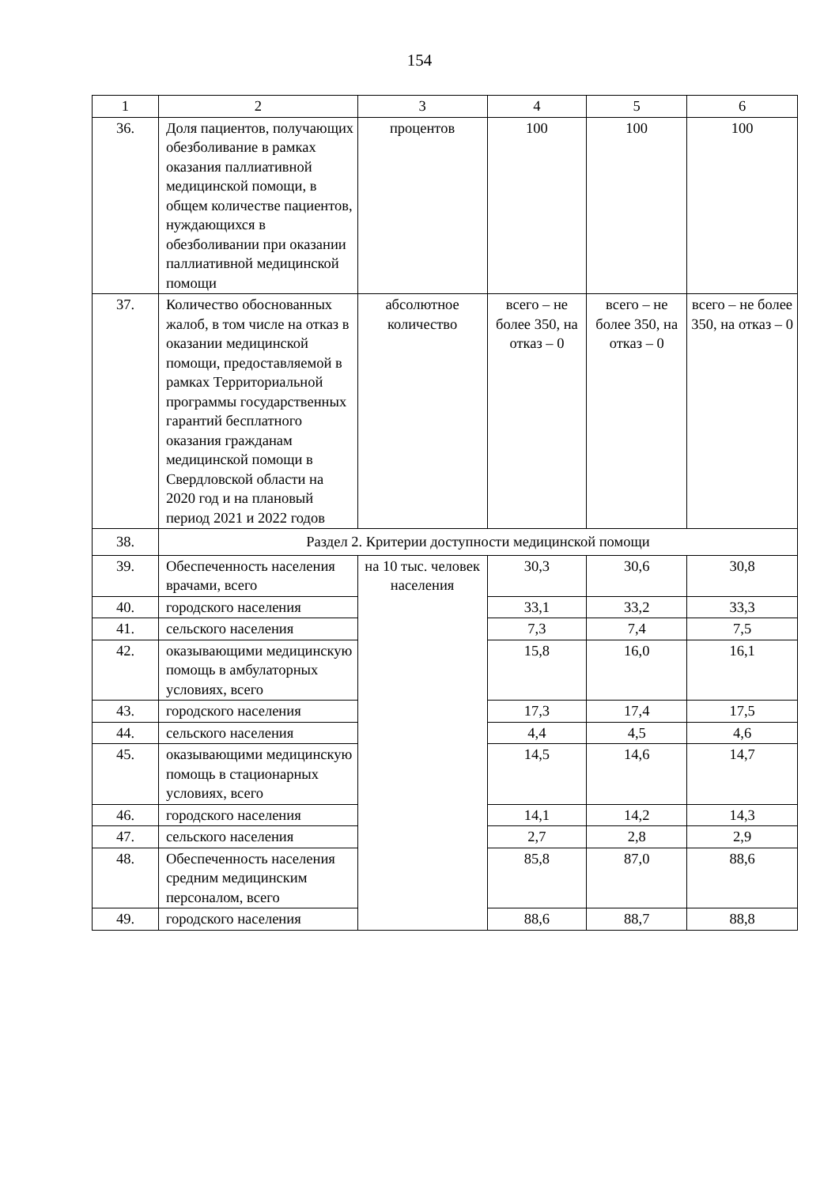154
| 1 | 2 | 3 | 4 | 5 | 6 |
| 36. | Доля пациентов, получающих обезболивание в рамках оказания паллиативной медицинской помощи, в общем количестве пациентов, нуждающихся в обезболивании при оказании паллиативной медицинской помощи | процентов | 100 | 100 | 100 |
| 37. | Количество обоснованных жалоб, в том числе на отказ в оказании медицинской помощи, предоставляемой в рамках Территориальной программы государственных гарантий бесплатного оказания гражданам медицинской помощи в Свердловской области на 2020 год и на плановый период 2021 и 2022 годов | абсолютное количество | всего – не более 350, на отказ – 0 | всего – не более 350, на отказ – 0 | всего – не более 350, на отказ – 0 |
| 38. | Раздел 2. Критерии доступности медицинской помощи | | | | |
| 39. | Обеспеченность населения врачами, всего | на 10 тыс. человек населения | 30,3 | 30,6 | 30,8 |
| 40. | городского населения | | 33,1 | 33,2 | 33,3 |
| 41. | сельского населения | | 7,3 | 7,4 | 7,5 |
| 42. | оказывающими медицинскую помощь в амбулаторных условиях, всего | | 15,8 | 16,0 | 16,1 |
| 43. | городского населения | | 17,3 | 17,4 | 17,5 |
| 44. | сельского населения | | 4,4 | 4,5 | 4,6 |
| 45. | оказывающими медицинскую помощь в стационарных условиях, всего | | 14,5 | 14,6 | 14,7 |
| 46. | городского населения | | 14,1 | 14,2 | 14,3 |
| 47. | сельского населения | | 2,7 | 2,8 | 2,9 |
| 48. | Обеспеченность населения средним медицинским персоналом, всего | | 85,8 | 87,0 | 88,6 |
| 49. | городского населения | | 88,6 | 88,7 | 88,8 |